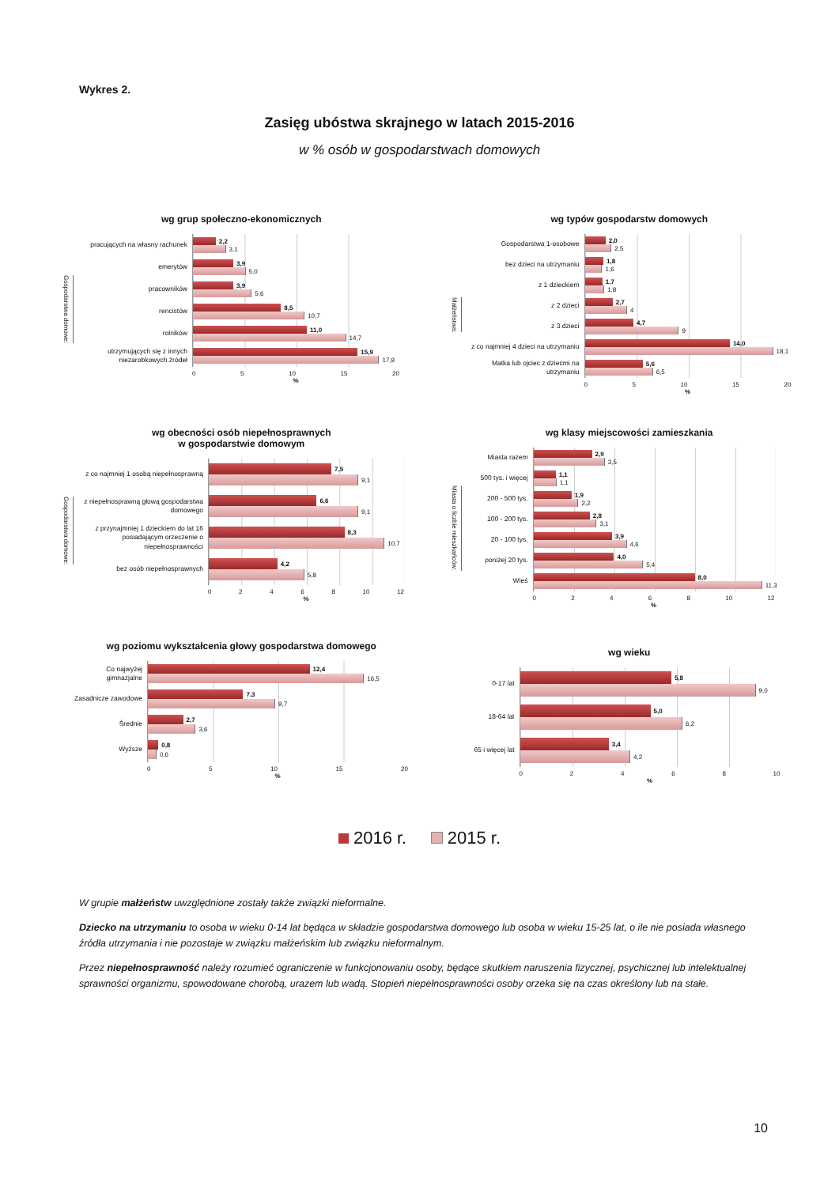Wykres 2.
Zasięg ubóstwa skrajnego w latach 2015-2016
w % osób w gospodarstwach domowych
wg grup społeczno-ekonomicznych
Gospodarstwa domowe:
pracujących na własny rachunek
2,2
3,1
emerytów
3,9
5,0
pracowników
3,9
5,6
rencistów
8,5
10,7
rolników
11,0
14,7
utrzymujących się z innych niezarobkowych źródeł
15,9
17,9
0 5 10 15 20
%
wg typów gospodarstw domowych
Małżeństwa:
Gospodarstwa 1-osobowe
2,0
2,5
bez dzieci na utrzymaniu
1,8
1,6
z 1 dzieckiem
1,7
1,8
z 2 dzieci
2,7
4
z 3 dzieci
4,7
9
z co najmniej 4 dzieci na utrzymaniu
14,0
18,1
Matka lub ojciec z dziećmi na utrzymaniu
5,6
6,5
0 5 10 15 20
%
wg obecności osób niepełnosprawnych
w gospodarstwie domowym
Gospodarstwa domowe:
z co najmniej 1 osobą niepełnosprawną
7,5
9,1
z niepełnosprawną głową gospodarstwa domowego
6,6
9,1
z przynajmniej 1 dzieckiem do lat 16 posiadającym orzeczenie o niepełnosprawności
8,3
10,7
bez osób niepełnosprawnych
4,2
5,8
0 2 4 6 8 10 12
%
wg klasy miejscowości zamieszkania
Miasta o liczbie mieszkańców:
Miasta razem
2,9
3,5
500 tys. i więcej
1,1
1,1
200 - 500 tys.
1,9
2,2
100 - 200 tys.
2,8
3,1
20 - 100 tys.
3,9
4,6
poniżej 20 tys.
4,0
5,4
Wieś
8,0
11,3
0 2 4 6 8 10 12
%
wg poziomu wykształcenia głowy gospodarstwa domowego
Co najwyżej gimnazjalne
12,4
16,5
Zasadnicze zawodowe
7,3
9,7
Średnie
2,7
3,6
Wyższe
0,8
0,6
0 5 10 15 20
%
wg wieku
0-17 lat
5,8
9,0
18-64 lat
5,0
6,2
65 i więcej lat
3,4
4,2
0 2 4 6 8 10
%
2016 r. 2015 r.
W grupie małżeństw uwzględnione zostały także związki nieformalne.
Dziecko na utrzymaniu to osoba w wieku 0-14 lat będąca w składzie gospodarstwa domowego lub osoba w wieku 15-25 lat, o ile nie posiada własnego źródła utrzymania i nie pozostaje w związku małżeńskim lub związku nieformalnym.
Przez niepełnosprawność należy rozumieć ograniczenie w funkcjonowaniu osoby, będące skutkiem naruszenia fizycznej, psychicznej lub intelektualnej sprawności organizmu, spowodowane chorobą, urazem lub wadą. Stopień niepełnosprawności osoby orzeka się na czas określony lub na stałe.
10